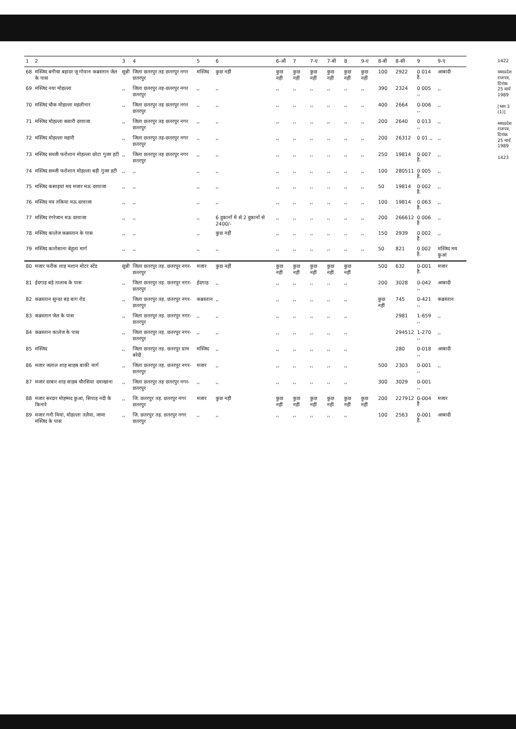| 1 | 2 | 3 | 4 | 5 | 6 | 6-औ | 7 | 7-ए | 7-बी | 8 | 9-ए | 8-बी | 8-सी | 9 | 9-ए |
| --- | --- | --- | --- | --- | --- | --- | --- | --- | --- | --- | --- | --- | --- | --- | --- |
| 68 | मस्जिद बगीचा बहादर जू गोवान कब्रस्तान जेल के पास | सुन्नी | जिला छतरपुर तह छतरपुर नगर छतरपुर | मस्जिद | कुछ नहीं | कुछ नहीं | कुछ नहीं | कुछ नहीं | कुछ नहीं | कुछ नहीं | कुछ नहीं | 100 | 2922 | 0 014 है. | आबादी |
| 69 | मस्जिद नया मोहल्ला | ,, | जिला छतरपुर तह-छतरपुर नगर छतरपुर | ,, | ,, | ,, | ,, | ,, | ,, | ,, | ,, | 390 | 2324 | 0 005 ,, | ,, |
| 70 | मस्जिद चौक मोहल्ला महलीनार | ,, | जिला छतरपुर तह छतरपुर नगर छतरपुर | ,, | ,, | ,, | ,, | ,, | ,, | ,, | ,, | 400 | 2664 | 0-006 ,, | ,, |
| 71 | मस्जिद मोहल्ला बसारी दरवाजा | ,, | जिला छतरपुर तह छतरपुर नगर छतरपुर | ,, | ,, | ,, | ,, | ,, | ,, | ,, | ,, | 200 | 2640 | 0 013 ,, | ,, |
| 72 | मस्जिद मोहल्ला महारी | ,, | जिला छतरपुर तह-छतरपुर नगर छतरपुर | ,, | ,, | ,, | ,, | ,, | ,, | ,, | ,, | 200 | 26312 | 0 01 ,, | ,, |
| 73 | मस्जिद सब्जी फरोशान मोहल्ला छोटा गुजर हटी | ,, | जिला छतरपुर तह छतरपुर नगर छतरपुर | ,, | ,, | ,, | ,, | ,, | ,, | ,, | ,, | 250 | 19814 | 0 007 है. | ,, |
| 74 | मस्जिद सब्जी फरोशान मोहल्ला बड़ी गुजर हटी | ,, | ,, | ,, | ,, | ,, | ,, | ,, | ,, | ,, | ,, | 100 | 280511 | 0 005 है. | ,, |
| 75 | मस्जिद कसाइयां मय मजार मऊ दरवाजा | ,, | ,, | ,, | ,, | ,, | ,, | ,, | ,, | ,, | ,, | 50 | 19814 | 0 002 है. | ,, |
| 76 | मस्जिद मय तकिया मऊ दरवाजा | ,, | ,, | ,, | ,, | ,, | ,, | ,, | ,, | ,, | ,, | 100 | 19814 | 0 063 है. | ,, |
| 77 | मस्जिद रंगरेजान मऊ दरवाजा | ,, | ,, | ,, | 6 दुकानों में से 2 दुकानों से 2400/- | ,, | ,, | ,, | ,, | ,, | ,, | 200 | 266612 | 0 006 है | ,, |
| 78 | मस्जिद कालेज कब्रस्तान के पास | ,, | ,, | ,, | कुछ नहीं | ,, | ,, | ,, | ,, | ,, | ,, | 150 | 2939 | 0 002 है | ,, |
| 79 | मस्जिद कारोसाना बेहुला मार्ग | ,, | ,, | ,, | ,, | ,, | ,, | ,, | ,, | ,, | ,, | 50 | 821 | 0 002 है. | मस्जिद मय कुआं |
| 80 | मजार फरीक शाह मशान मोटर स्टेंड | सुन्नी | जिला छतरपुर तह. छतरपुर नगर-छतरपुर | मजार | कुछ नहीं | कुछ नहीं | कुछ नहीं | कुछ नहीं | कुछ नहीं | कुछ नहीं | | 500 | 632 | 0-001 है. | मजार |
| 81 | ईदगाह बड़े तालाब के पास | ,, | जिला छतरपुर तह. छतरपुर नगर-छतरपुर | ईदगाह | ,, | ,, | ,, | ,, | ,, | ,, | | 200 | 3028 | 0-042 ,, | आबादी |
| 82 | कब्रस्तान सुन्दर बड़ बाग रोड | ,, | जिला छतरपुर तह. छतरपुर नगर-छतरपुर | कब्रस्तान | ,, | ,, | ,, | ,, | ,, | ,, | | कुछ नहीं | 745 | 0-421 ,, | कब्रस्तान |
| 83 | कब्रस्तान जेल के पास | ,, | जिला छतरपुर तह. छतरपुर नगर-छतरपुर | ,, | ,, | ,, | ,, | ,, | ,, | ,, | | | 2981 | 1-659 ,, | ,, |
| 84 | कब्रस्तान कालेज के पास | ,, | जिला छतरपुर तह. छतरपुर नगर-छतरपुर | ,, | ,, | ,, | ,, | ,, | ,, | ,, | | | 294512 | 1-270 ,, | ,, |
| 85 | मस्जिद | ,, | जिला छतरपुर तह. छतरपुर ग्राम बरेदी | मस्जिद | ,, | ,, | ,, | ,, | ,, | ,, | | | 280 | 0-018 ,, | आबादी |
| 86 | मजार जलाल शाह साहब बाकी मार्ग | ,, | जिला छतरपुर तह. छतरपुर नगर-छतरपुर | मजार | ,, | ,, | ,, | ,, | ,, | ,, | | 500 | 2303 | 0-001 ,, | ,, |
| 87 | मजार दरबार शाह साहब चौरसिया दवाखाना | ,, | जिला छतरपुर तह छतरपुर नगर-छतरपुर | ,, | ,, | ,, | ,, | ,, | ,, | ,, | | 300 | 3029 | 0-001 ,, | |
| 88 | मजार सरदार मोहम्मद कुआ, सिपाह नदी के किनारे | ,, | जि. छतरपुर तह. छतरपुर नगर छतरपुर | मजार | कुछ नहीं | कुछ नहीं | कुछ नहीं | कुछ नहीं | कुछ नहीं | कुछ नहीं | कुछ नहीं | 200 | 227912 | 0-004 है | मजार |
| 89 | मजार गनी मियां, मोहल्ला तलैया, जामा मस्जिद के पास | ,, | जि. छतरपुर तह. छतरपुर नगर छतरपुर | ,, | ,, | ,, | ,, | ,, | ,, | ,, | | 100 | 2563 | 0-001 है. | आबादी |
1422
मध्यप्रदेश राजपत्र, दिनांक 25 मार्च 1989
[भाग 3 (1)]
मध्यप्रदेश राजपत्र, दिनांक 25 मार्च 1989
1423